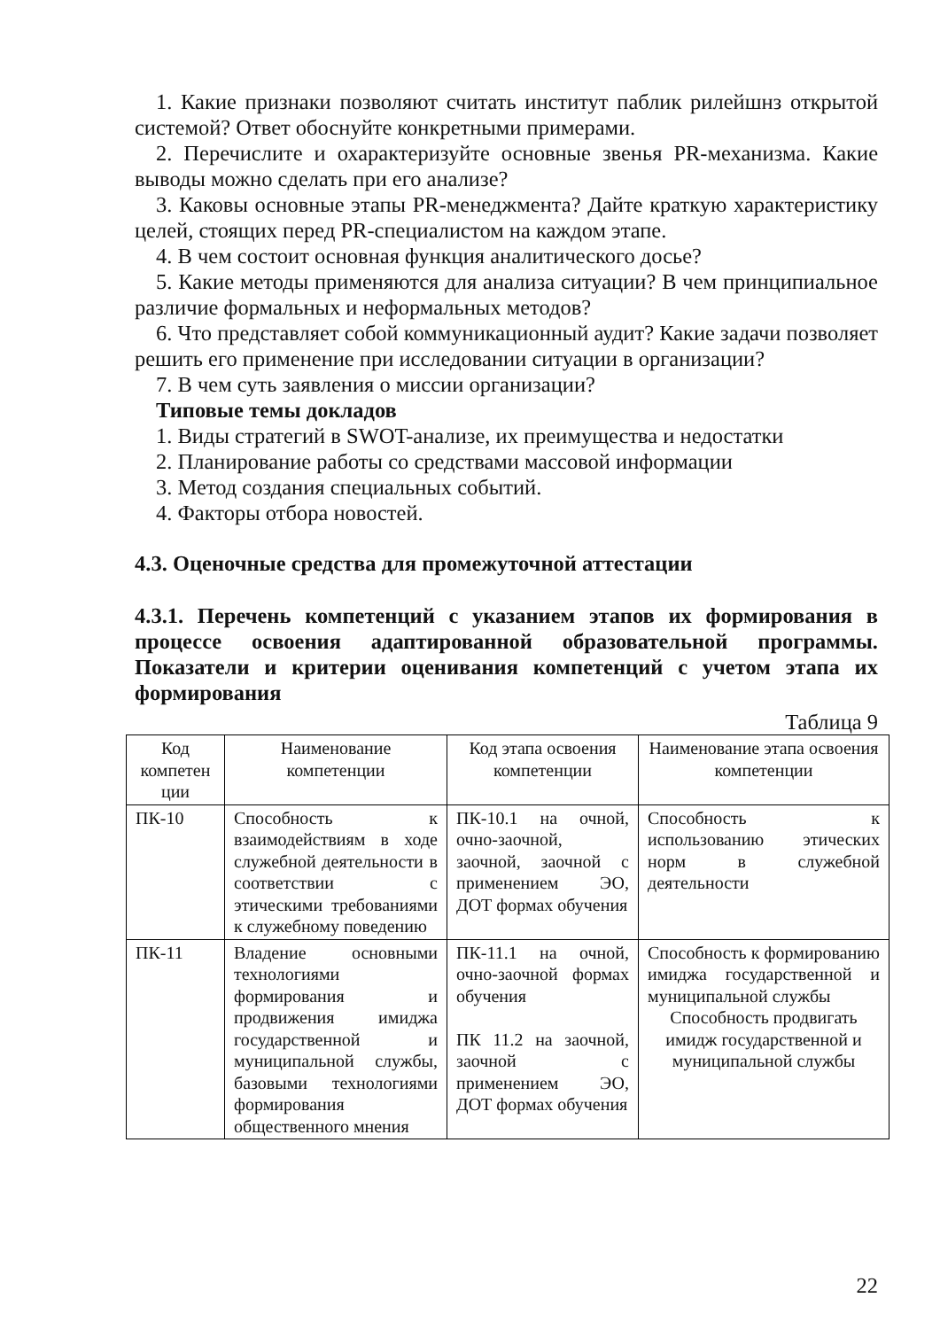1. Какие признаки позволяют считать институт паблик рилейшнз открытой системой? Ответ обоснуйте конкретными примерами.
2. Перечислите и охарактеризуйте основные звенья PR-механизма. Какие выводы можно сделать при его анализе?
3. Каковы основные этапы PR-менеджмента? Дайте краткую характеристику целей, стоящих перед PR-специалистом на каждом этапе.
4. В чем состоит основная функция аналитического досье?
5. Какие методы применяются для анализа ситуации? В чем принципиальное различие формальных и неформальных методов?
6. Что представляет собой коммуникационный аудит? Какие задачи позволяет решить его применение при исследовании ситуации в организации?
7. В чем суть заявления о миссии организации?
Типовые темы докладов
1. Виды стратегий в SWOT-анализе, их преимущества и недостатки
2. Планирование работы со средствами массовой информации
3. Метод создания специальных событий.
4. Факторы отбора новостей.
4.3. Оценочные средства для промежуточной аттестации
4.3.1. Перечень компетенций с указанием этапов их формирования в процессе освоения адаптированной образовательной программы. Показатели и критерии оценивания компетенций с учетом этапа их формирования
Таблица 9
| Код компетен ции | Наименование компетенции | Код этапа освоения компетенции | Наименование этапа освоения компетенции |
| ПК-10 | Способность к взаимодействиям в ходе служебной деятельности в соответствии с этическими требованиями к служебному поведению | ПК-10.1 на очной, очно-заочной, заочной, заочной с применением ЭО, ДОТ формах обучения | Способность к использованию этических норм в служебной деятельности |
| ПК-11 | Владение основными технологиями формирования и продвижения имиджа государственной и муниципальной службы, базовыми технологиями формирования общественного мнения | ПК-11.1 на очной, очно-заочной формах обучения ПК 11.2 на заочной, заочной с применением ЭО, ДОТ формах обучения | Способность к формированию имиджа государственной и муниципальной службы Способность продвигать имидж государственной и муниципальной службы |
22